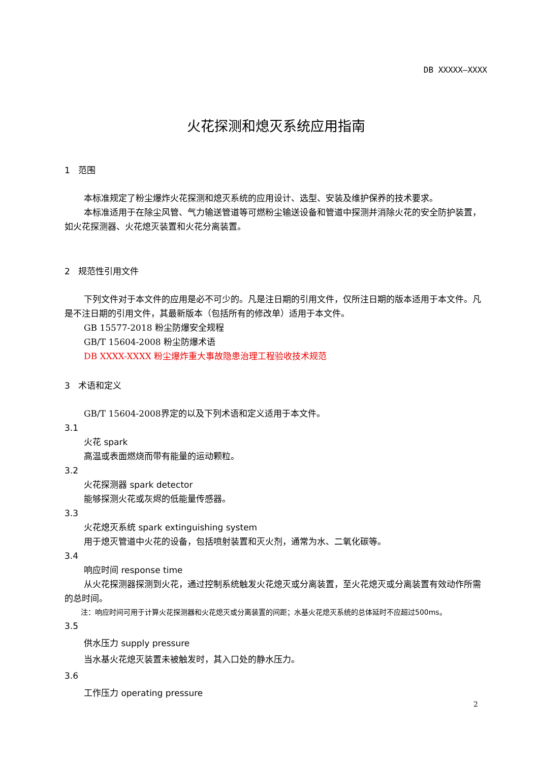DB XXXXX—XXXX
火花探测和熄灭系统应用指南
1 范围
本标准规定了粉尘爆炸火花探测和熄灭系统的应用设计、选型、安装及维护保养的技术要求。
本标准适用于在除尘风管、气力输送管道等可燃粉尘输送设备和管道中探测并消除火花的安全防护装置，如火花探测器、火花熄灭装置和火花分离装置。
2 规范性引用文件
下列文件对于本文件的应用是必不可少的。凡是注日期的引用文件，仅所注日期的版本适用于本文件。凡是不注日期的引用文件，其最新版本（包括所有的修改单）适用于本文件。
GB 15577-2018 粉尘防爆安全规程
GB/T 15604-2008 粉尘防爆术语
DB XXXX-XXXX 粉尘爆炸重大事故隐患治理工程验收技术规范
3 术语和定义
GB/T 15604-2008界定的以及下列术语和定义适用于本文件。
3.1
火花 spark
高温或表面燃烧而带有能量的运动颗粒。
3.2
火花探测器 spark detector
能够探测火花或灰烬的低能量传感器。
3.3
火花熄灭系统 spark extinguishing system
用于熄灭管道中火花的设备，包括喷射装置和灭火剂，通常为水、二氧化碳等。
3.4
响应时间 response time
从火花探测器探测到火花，通过控制系统触发火花熄灭或分离装置，至火花熄灭或分离装置有效动作所需的总时间。
注：响应时间可用于计算火花探测器和火花熄灭或分离装置的间距；水基火花熄灭系统的总体延时不应超过500ms。
3.5
供水压力 supply pressure
当水基火花熄灭装置未被触发时，其入口处的静水压力。
3.6
工作压力 operating pressure
2